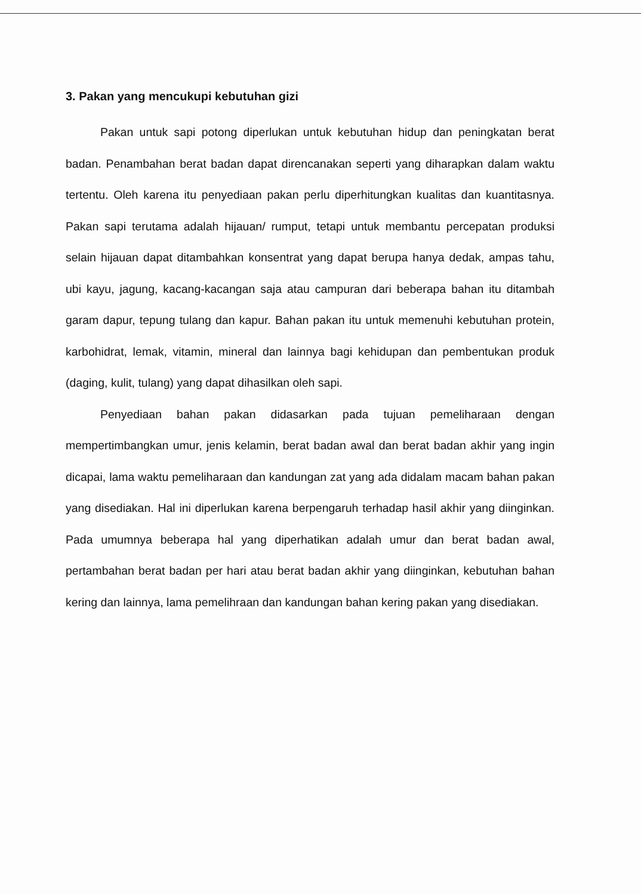3. Pakan yang mencukupi kebutuhan gizi
Pakan untuk sapi potong diperlukan untuk kebutuhan hidup dan peningkatan berat badan. Penambahan berat badan dapat direncanakan seperti yang diharapkan dalam waktu tertentu. Oleh karena itu penyediaan pakan perlu diperhitungkan kualitas dan kuantitasnya. Pakan sapi terutama adalah hijauan/ rumput, tetapi untuk membantu percepatan produksi selain hijauan dapat ditambahkan konsentrat yang dapat berupa hanya dedak, ampas tahu, ubi kayu, jagung, kacang-kacangan saja atau campuran dari beberapa bahan itu ditambah garam dapur, tepung tulang dan kapur. Bahan pakan itu untuk memenuhi kebutuhan protein, karbohidrat, lemak, vitamin, mineral dan lainnya bagi kehidupan dan pembentukan produk (daging, kulit, tulang) yang dapat dihasilkan oleh sapi.
Penyediaan bahan pakan didasarkan pada tujuan pemeliharaan dengan mempertimbangkan umur, jenis kelamin, berat badan awal dan berat badan akhir yang ingin dicapai, lama waktu pemeliharaan dan kandungan zat yang ada didalam macam bahan pakan yang disediakan. Hal ini diperlukan karena berpengaruh terhadap hasil akhir yang diinginkan. Pada umumnya beberapa hal yang diperhatikan adalah umur dan berat badan awal, pertambahan berat badan per hari atau berat badan akhir yang diinginkan, kebutuhan bahan kering dan lainnya, lama pemelihraan dan kandungan bahan kering pakan yang disediakan.